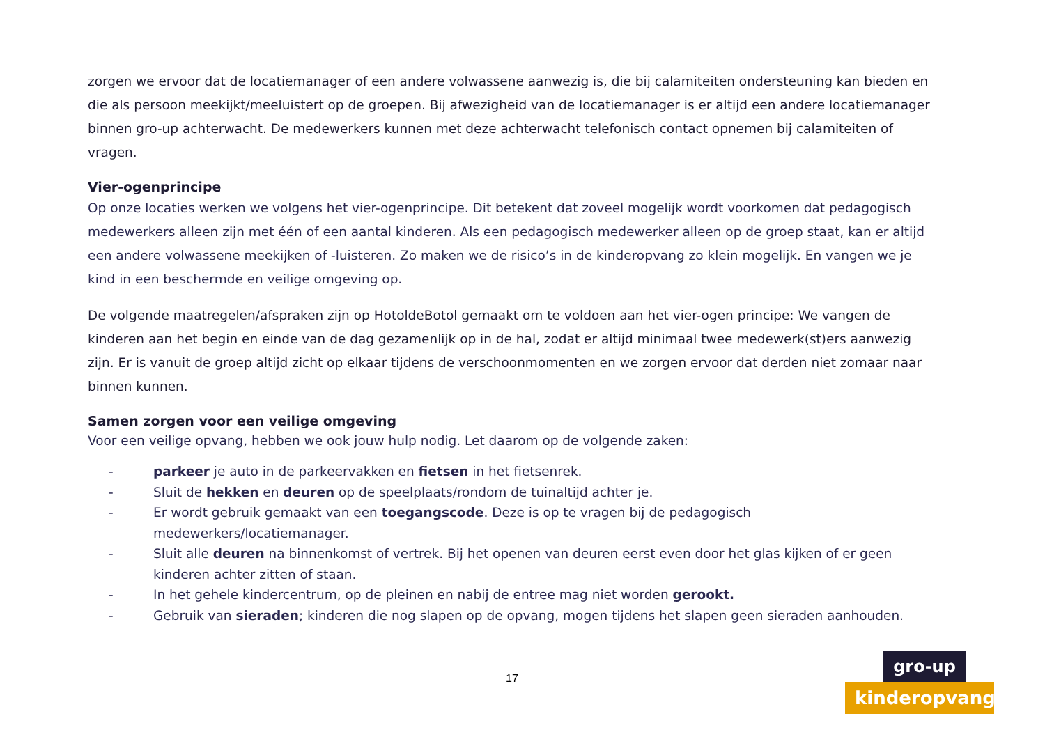zorgen we ervoor dat de locatiemanager of een andere volwassene aanwezig is, die bij calamiteiten ondersteuning kan bieden en die als persoon meekijkt/meeluistert op de groepen. Bij afwezigheid van de locatiemanager is er altijd een andere locatiemanager binnen gro-up achterwacht. De medewerkers kunnen met deze achterwacht telefonisch contact opnemen bij calamiteiten of vragen.
Vier-ogenprincipe
Op onze locaties werken we volgens het vier-ogenprincipe. Dit betekent dat zoveel mogelijk wordt voorkomen dat pedagogisch medewerkers alleen zijn met één of een aantal kinderen. Als een pedagogisch medewerker alleen op de groep staat, kan er altijd een andere volwassene meekijken of -luisteren. Zo maken we de risico’s in de kinderopvang zo klein mogelijk. En vangen we je kind in een beschermde en veilige omgeving op.
De volgende maatregelen/afspraken zijn op HotoldeBotol gemaakt om te voldoen aan het vier-ogen principe: We vangen de kinderen aan het begin en einde van de dag gezamenlijk op in de hal, zodat er altijd minimaal twee medewerk(st)ers aanwezig zijn. Er is vanuit de groep altijd zicht op elkaar tijdens de verschoonmomenten en we zorgen ervoor dat derden niet zomaar naar binnen kunnen.
Samen zorgen voor een veilige omgeving
Voor een veilige opvang, hebben we ook jouw hulp nodig. Let daarom op de volgende zaken:
- parkeer je auto in de parkeervakken en fietsen in het fietsenrek.
- Sluit de hekken en deuren op de speelplaats/rondom de tuinaltijd achter je.
- Er wordt gebruik gemaakt van een toegangscode. Deze is op te vragen bij de pedagogisch medewerkers/locatiemanager.
- Sluit alle deuren na binnenkomst of vertrek. Bij het openen van deuren eerst even door het glas kijken of er geen kinderen achter zitten of staan.
- In het gehele kindercentrum, op de pleinen en nabij de entree mag niet worden gerookt.
- Gebruik van sieraden; kinderen die nog slapen op de opvang, mogen tijdens het slapen geen sieraden aanhouden.
17
gro-up
kinderopvang